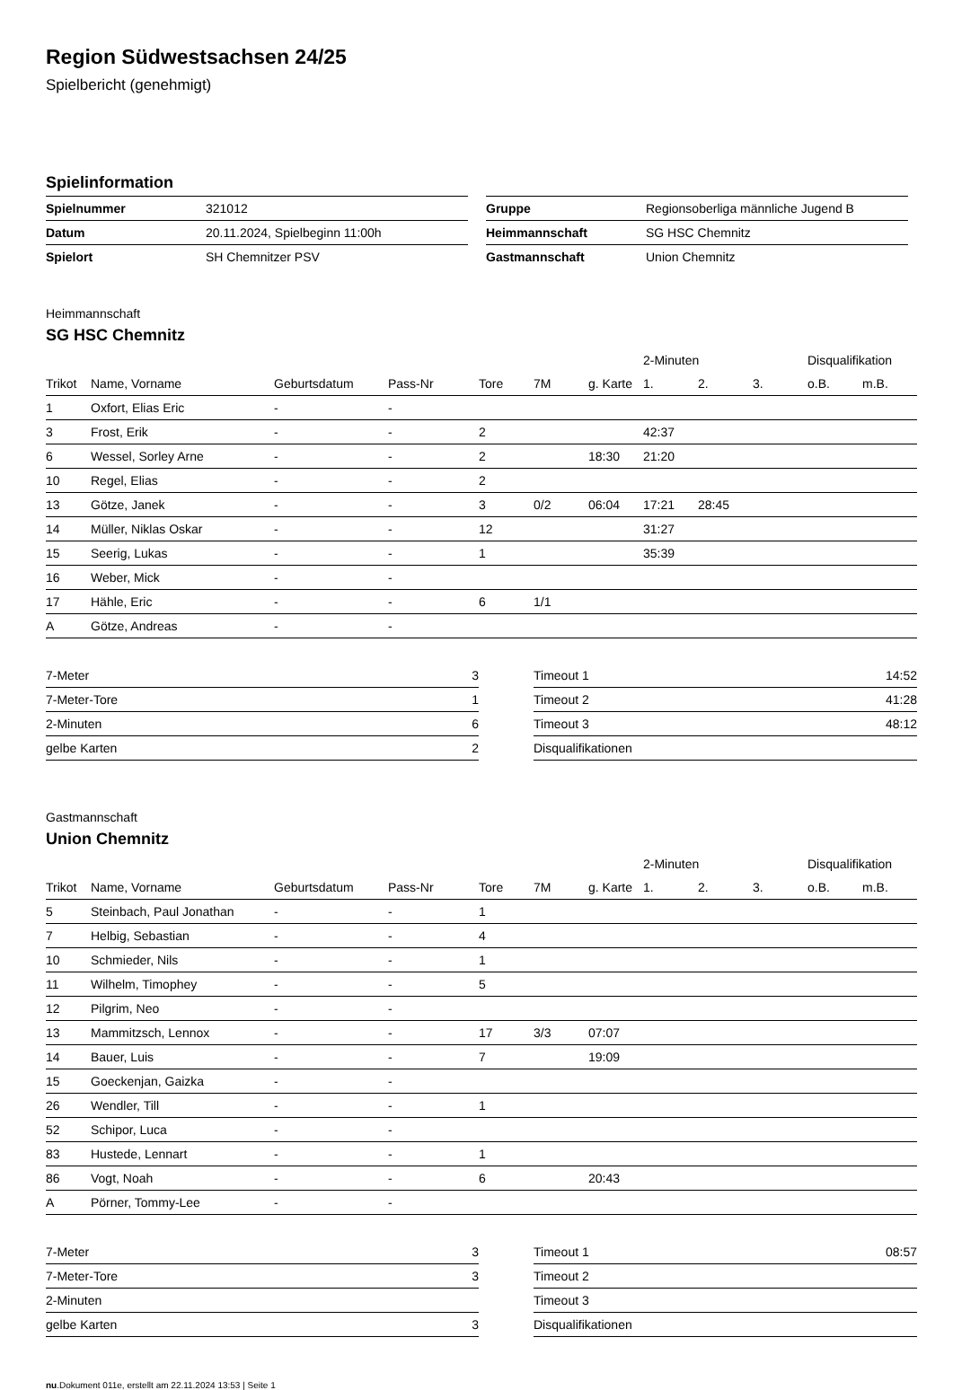Region Südwestsachsen 24/25
Spielbericht (genehmigt)
Spielinformation
| Spielnummer | 321012 |
| Datum | 20.11.2024, Spielbeginn 11:00h |
| Spielort | SH Chemnitzer PSV |
| Gruppe | Regionsoberliga männliche Jugend B |
| Heimmannschaft | SG HSC Chemnitz |
| Gastmannschaft | Union Chemnitz |
Heimmannschaft
SG HSC Chemnitz
| | | | | | | | 2-Minuten | | | Disqualifikation | |
| --- | --- | --- | --- | --- | --- | --- | --- | --- | --- | --- | --- |
| Trikot | Name, Vorname | Geburtsdatum | Pass-Nr | Tore | 7M | g. Karte | 1. | 2. | 3. | o.B. | m.B. |
| 1 | Oxfort, Elias Eric | - | - | | | | | | | | |
| 3 | Frost, Erik | - | - | 2 | | | 42:37 | | | | |
| 6 | Wessel, Sorley Arne | - | - | 2 | | 18:30 | 21:20 | | | | |
| 10 | Regel, Elias | - | - | 2 | | | | | | | |
| 13 | Götze, Janek | - | - | 3 | 0/2 | 06:04 | 17:21 | 28:45 | | | |
| 14 | Müller, Niklas Oskar | - | - | 12 | | | 31:27 | | | | |
| 15 | Seerig, Lukas | - | - | 1 | | | 35:39 | | | | |
| 16 | Weber, Mick | - | - | | | | | | | | |
| 17 | Hähle, Eric | - | - | 6 | 1/1 | | | | | | |
| A | Götze, Andreas | - | - | | | | | | | | |
| 7-Meter | 3 |
| 7-Meter-Tore | 1 |
| 2-Minuten | 6 |
| gelbe Karten | 2 |
| Timeout 1 | 14:52 |
| Timeout 2 | 41:28 |
| Timeout 3 | 48:12 |
| Disqualifikationen | |
Gastmannschaft
Union Chemnitz
| | | | | | | | 2-Minuten | | | Disqualifikation | |
| --- | --- | --- | --- | --- | --- | --- | --- | --- | --- | --- | --- |
| Trikot | Name, Vorname | Geburtsdatum | Pass-Nr | Tore | 7M | g. Karte | 1. | 2. | 3. | o.B. | m.B. |
| 5 | Steinbach, Paul Jonathan | - | - | 1 | | | | | | | |
| 7 | Helbig, Sebastian | - | - | 4 | | | | | | | |
| 10 | Schmieder, Nils | - | - | 1 | | | | | | | |
| 11 | Wilhelm, Timophey | - | - | 5 | | | | | | | |
| 12 | Pilgrim, Neo | - | - | | | | | | | | |
| 13 | Mammitzsch, Lennox | - | - | 17 | 3/3 | 07:07 | | | | | |
| 14 | Bauer, Luis | - | - | 7 | | 19:09 | | | | | |
| 15 | Goeckenjan, Gaizka | - | - | | | | | | | | |
| 26 | Wendler, Till | - | - | 1 | | | | | | | |
| 52 | Schipor, Luca | - | - | | | | | | | | |
| 83 | Hustede, Lennart | - | - | 1 | | | | | | | |
| 86 | Vogt, Noah | - | - | 6 | | 20:43 | | | | | |
| A | Pörner, Tommy-Lee | - | - | | | | | | | | |
| 7-Meter | 3 |
| 7-Meter-Tore | 3 |
| 2-Minuten | |
| gelbe Karten | 3 |
| Timeout 1 | 08:57 |
| Timeout 2 | |
| Timeout 3 | |
| Disqualifikationen | |
nu.Dokument 011e, erstellt am 22.11.2024 13:53 | Seite 1